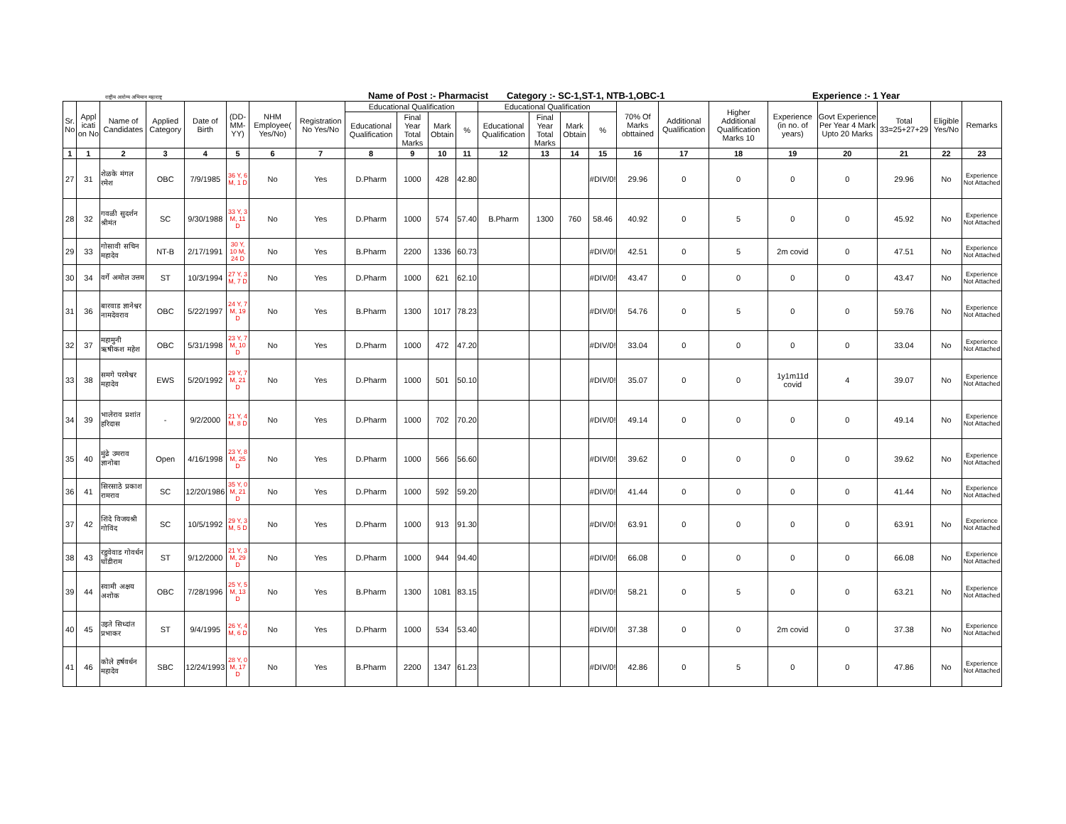राष्ट्रीय आरोग्य अभियान महाराष्ट्र Name of Post :- Pharmacist Category :- SC-1,ST-1, NTB-1,OBC-1 Experience :- 1 Year
| Sr. No | Appl icati on No | Name of Candidates | Applied Category | Date of Birth | (DD-MM-YY) | NHM Employee( Yes/No) | Registration No Yes/No | Educational Qualification | | | | Educational Qualification | | | | 70% Of Marks obttained | Additional Qualification | Higher Additional Qualification Marks 10 | Experience (in no. of years) | Govt Experience Per Year 4 Mark Upto 20 Marks | Total 33=25+27+29 | Eligible Yes/No | Remarks |
| --- | --- | --- | --- | --- | --- | --- | --- | --- | --- | --- | --- | --- | --- | --- | --- | --- | --- | --- | --- | --- | --- | --- | --- |
| | | | | | | | | Educational Qualification | Final Year Total Marks | Mark Obtain | % | Educational Qualification | Final Year Total Marks | Mark Obtain | % | | | | | | | | |
| 1 | 1 | 2 | 3 | 4 | 5 | 6 | 7 | 8 | 9 | 10 | 11 | 12 | 13 | 14 | 15 | 16 | 17 | 18 | 19 | 20 | 21 | 22 | 23 |
| 27 | 31 | शेळके मंगल रमेश | OBC | 7/9/1985 | 36 Y, 6 M, 1 D | No | Yes | D.Pharm | 1000 | 428 | 42.80 | | | | #DIV/0! | 29.96 | 0 | 0 | 0 | 0 | 29.96 | No | Experience Not Attached |
| 28 | 32 | गवळी सुदर्शन श्रीमंत | SC | 9/30/1988 | 33 Y, 3 M, 11 D | No | Yes | D.Pharm | 1000 | 574 | 57.40 | B.Pharm | 1300 | 760 | 58.46 | 40.92 | 0 | 5 | 0 | 0 | 45.92 | No | Experience Not Attached |
| 29 | 33 | गोसावी सचिन महादेव | NT-B | 2/17/1991 | 30 Y, 10 M, 24 D | No | Yes | B.Pharm | 2200 | 1336 | 60.73 | | | | #DIV/0! | 42.51 | 0 | 5 | 2m covid | 0 | 47.51 | No | Experience Not Attached |
| 30 | 34 | वर्गे अमोल उत्तम | ST | 10/3/1994 | 27 Y, 3 M, 7 D | No | Yes | D.Pharm | 1000 | 621 | 62.10 | | | | #DIV/0! | 43.47 | 0 | 0 | 0 | 0 | 43.47 | No | Experience Not Attached |
| 31 | 36 | बारवाड ज्ञानेश्वर नामदेवराव | OBC | 5/22/1997 | 24 Y, 7 M, 19 D | No | Yes | B.Pharm | 1300 | 1017 | 78.23 | | | | #DIV/0! | 54.76 | 0 | 5 | 0 | 0 | 59.76 | No | Experience Not Attached |
| 32 | 37 | महामुनी ऋषीकश महेश | OBC | 5/31/1998 | 23 Y, 7 M, 10 D | No | Yes | D.Pharm | 1000 | 472 | 47.20 | | | | #DIV/0! | 33.04 | 0 | 0 | 0 | 0 | 33.04 | No | Experience Not Attached |
| 33 | 38 | समगे परमेश्वर महादेव | EWS | 5/20/1992 | 29 Y, 7 M, 21 D | No | Yes | D.Pharm | 1000 | 501 | 50.10 | | | | #DIV/0! | 35.07 | 0 | 0 | 1y1m11d covid | 4 | 39.07 | No | Experience Not Attached |
| 34 | 39 | भालेराव प्रशांत हरिदास | - | 9/2/2000 | 21 Y, 4 M, 8 D | No | Yes | D.Pharm | 1000 | 702 | 70.20 | | | | #DIV/0! | 49.14 | 0 | 0 | 0 | 0 | 49.14 | No | Experience Not Attached |
| 35 | 40 | मुंढे उमराव ज्ञानोबा | Open | 4/16/1998 | 23 Y, 8 M, 25 D | No | Yes | D.Pharm | 1000 | 566 | 56.60 | | | | #DIV/0! | 39.62 | 0 | 0 | 0 | 0 | 39.62 | No | Experience Not Attached |
| 36 | 41 | सिरसाठे प्रकाश रामराव | SC | 12/20/1986 | 35 Y, 0 M, 21 D | No | Yes | D.Pharm | 1000 | 592 | 59.20 | | | | #DIV/0! | 41.44 | 0 | 0 | 0 | 0 | 41.44 | No | Experience Not Attached |
| 37 | 42 | शिंदे विजयश्री गोविंद | SC | 10/5/1992 | 29 Y, 3 M, 5 D | No | Yes | D.Pharm | 1000 | 913 | 91.30 | | | | #DIV/0! | 63.91 | 0 | 0 | 0 | 0 | 63.91 | No | Experience Not Attached |
| 38 | 43 | रडुवेवाड गोवर्धन घोंडीराम | ST | 9/12/2000 | 21 Y, 3 M, 29 D | No | Yes | D.Pharm | 1000 | 944 | 94.40 | | | | #DIV/0! | 66.08 | 0 | 0 | 0 | 0 | 66.08 | No | Experience Not Attached |
| 39 | 44 | स्वामी अक्षय अशोक | OBC | 7/28/1996 | 25 Y, 5 M, 13 D | No | Yes | B.Pharm | 1300 | 1081 | 83.15 | | | | #DIV/0! | 58.21 | 0 | 5 | 0 | 0 | 63.21 | No | Experience Not Attached |
| 40 | 45 | उइते सिध्दांत प्रभाकर | ST | 9/4/1995 | 26 Y, 4 M, 6 D | No | Yes | D.Pharm | 1000 | 534 | 53.40 | | | | #DIV/0! | 37.38 | 0 | 0 | 2m covid | 0 | 37.38 | No | Experience Not Attached |
| 41 | 46 | कोले हर्षवर्धन महादेव | SBC | 12/24/1993 | 28 Y, 0 M, 17 D | No | Yes | B.Pharm | 2200 | 1347 | 61.23 | | | | #DIV/0! | 42.86 | 0 | 5 | 0 | 0 | 47.86 | No | Experience Not Attached |